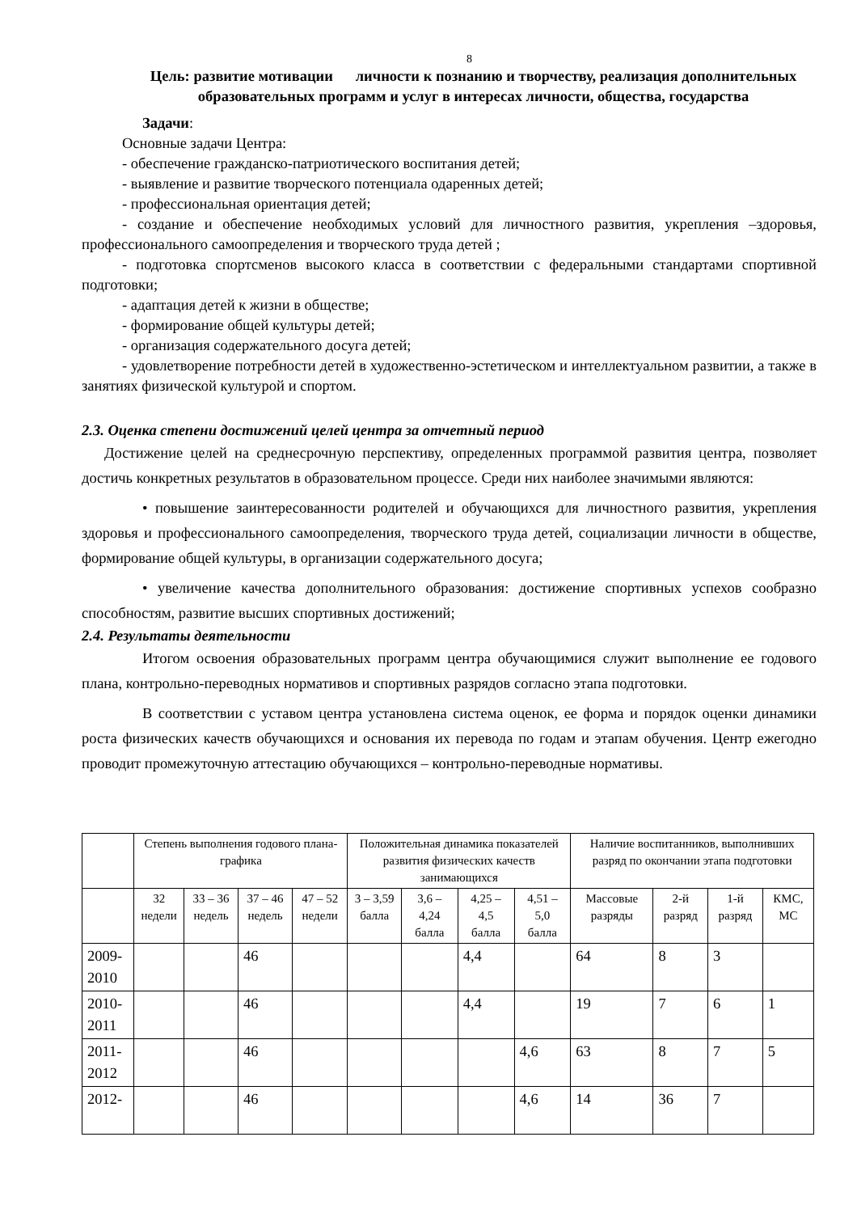8
Цель: развитие мотивации личности к познанию и творчеству, реализация дополнительных образовательных программ и услуг в интересах личности, общества, государства
Задачи:
Основные задачи Центра:
- обеспечение гражданско-патриотического воспитания детей;
- выявление и развитие творческого потенциала одаренных детей;
- профессиональная ориентация детей;
- создание и обеспечение необходимых условий для личностного развития, укрепления –здоровья, профессионального самоопределения и творческого труда детей ;
- подготовка спортсменов высокого класса в соответствии с федеральными стандартами спортивной подготовки;
- адаптация детей к жизни в обществе;
- формирование общей культуры детей;
- организация содержательного досуга детей;
- удовлетворение потребности детей в художественно-эстетическом и интеллектуальном развитии, а также в занятиях физической культурой и спортом.
2.3. Оценка степени достижений целей центра за отчетный период
Достижение целей на среднесрочную перспективу, определенных программой развития центра, позволяет достичь конкретных результатов в образовательном процессе. Среди них наиболее значимыми являются:
• повышение заинтересованности родителей и обучающихся для личностного развития, укрепления здоровья и профессионального самоопределения, творческого труда детей, социализации личности в обществе, формирование общей культуры, в организации содержательного досуга;
• увеличение качества дополнительного образования: достижение спортивных успехов сообразно способностям, развитие высших спортивных достижений;
2.4. Результаты деятельности
Итогом освоения образовательных программ центра обучающимися служит выполнение ее годового плана, контрольно-переводных нормативов и спортивных разрядов согласно этапа подготовки.
В соответствии с уставом центра установлена система оценок, ее форма и порядок оценки динамики роста физических качеств обучающихся и основания их перевода по годам и этапам обучения. Центр ежегодно проводит промежуточную аттестацию обучающихся – контрольно-переводные нормативы.
| | Степень выполнения годового плана- графика | | | | Положительная динамика показателей развития физических качеств занимающихся | | | | Наличие воспитанников, выполнивших разряд по окончании этапа подготовки | | | |
| --- | --- | --- | --- | --- | --- | --- | --- | --- | --- | --- | --- | --- |
| | 32 недели | 33 – 36 недель | 37 – 46 недель | 47 – 52 недели | 3 – 3,59 балла | 3,6 – 4,24 балла | 4,25 – 4,5 балла | 4,51 – 5,0 балла | Массовые разряды | 2-й разряд | 1-й разряд | КМС, МС |
| 2009-2010 | | | 46 | | | | 4,4 | | 64 | 8 | 3 | |
| 2010-2011 | | | 46 | | | | 4,4 | | 19 | 7 | 6 | 1 |
| 2011-2012 | | | 46 | | | | | 4,6 | 63 | 8 | 7 | 5 |
| 2012- | | | 46 | | | | | 4,6 | 14 | 36 | 7 | |